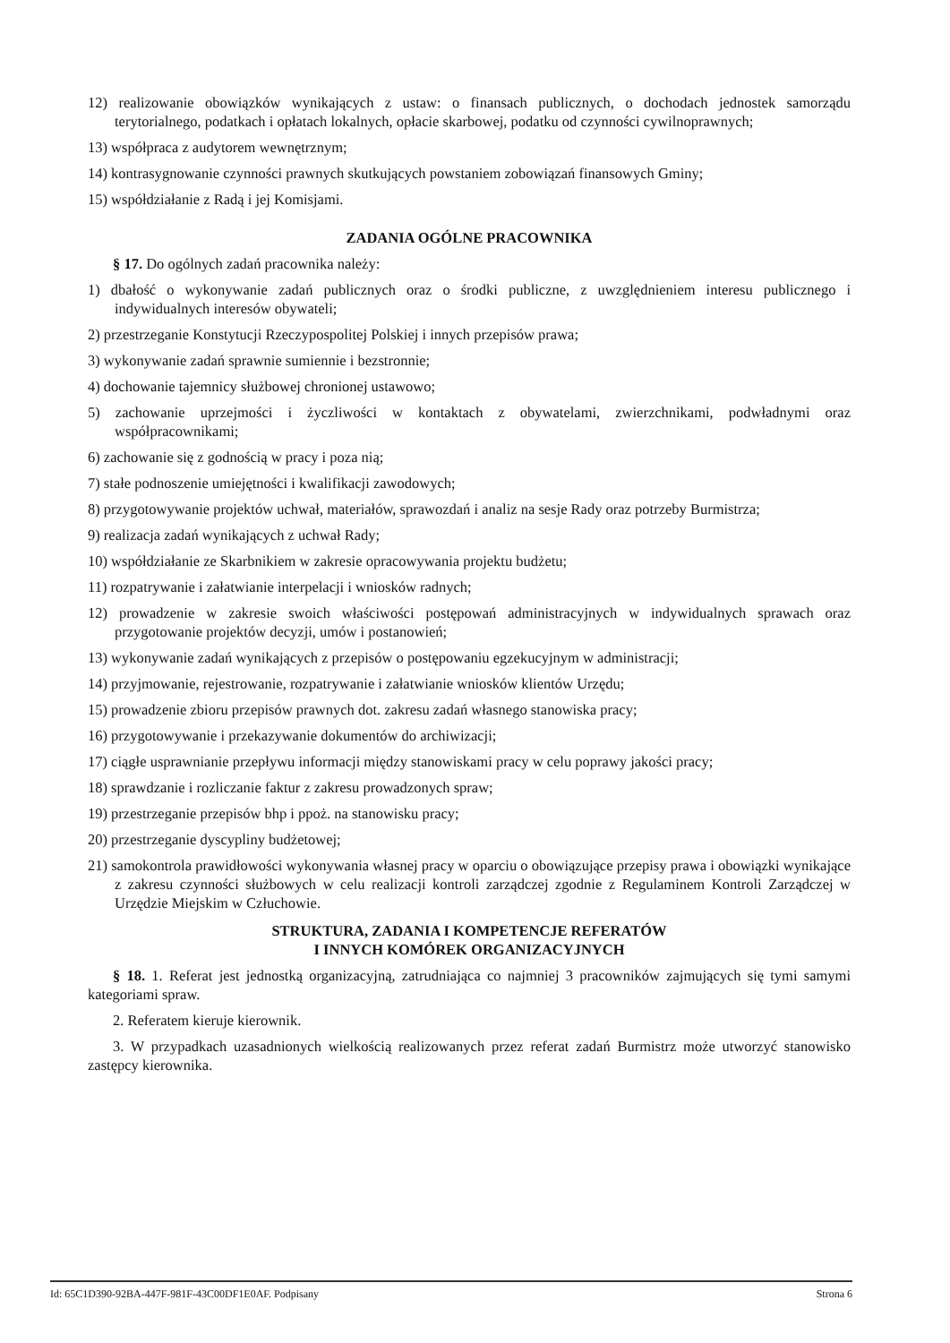12) realizowanie obowiązków wynikających z ustaw: o finansach publicznych, o dochodach jednostek samorządu terytorialnego, podatkach i opłatach lokalnych, opłacie skarbowej, podatku od czynności cywilnoprawnych;
13) współpraca z audytorem wewnętrznym;
14) kontrasygnowanie czynności prawnych skutkujących powstaniem zobowiązań finansowych Gminy;
15) współdziałanie z Radą i jej Komisjami.
ZADANIA OGÓLNE PRACOWNIKA
§ 17. Do ogólnych zadań pracownika należy:
1) dbałość o wykonywanie zadań publicznych oraz o środki publiczne, z uwzględnieniem interesu publicznego i indywidualnych interesów obywateli;
2) przestrzeganie Konstytucji Rzeczypospolitej Polskiej i innych przepisów prawa;
3) wykonywanie zadań sprawnie sumiennie i bezstronnie;
4) dochowanie tajemnicy służbowej chronionej ustawowo;
5) zachowanie uprzejmości i życzliwości w kontaktach z obywatelami, zwierzchnikami, podwładnymi oraz współpracownikami;
6) zachowanie się z godnością w pracy i poza nią;
7) stałe podnoszenie umiejętności i kwalifikacji zawodowych;
8) przygotowywanie projektów uchwał, materiałów, sprawozdań i analiz na sesje Rady oraz potrzeby Burmistrza;
9) realizacja zadań wynikających z uchwał Rady;
10) współdziałanie ze Skarbnikiem w zakresie opracowywania projektu budżetu;
11) rozpatrywanie i załatwianie interpelacji i wniosków radnych;
12) prowadzenie w zakresie swoich właściwości postępowań administracyjnych w indywidualnych sprawach oraz przygotowanie projektów decyzji, umów i postanowień;
13) wykonywanie zadań wynikających z przepisów o postępowaniu egzekucyjnym w administracji;
14) przyjmowanie, rejestrowanie, rozpatrywanie i załatwianie wniosków klientów Urzędu;
15) prowadzenie zbioru przepisów prawnych dot. zakresu zadań własnego stanowiska pracy;
16) przygotowywanie i przekazywanie dokumentów do archiwizacji;
17) ciągłe usprawnianie przepływu informacji między stanowiskami pracy w celu poprawy jakości pracy;
18) sprawdzanie i rozliczanie faktur z zakresu prowadzonych spraw;
19) przestrzeganie przepisów bhp i ppoż. na stanowisku pracy;
20) przestrzeganie dyscypliny budżetowej;
21) samokontrola prawidłowości wykonywania własnej pracy w oparciu o obowiązujące przepisy prawa i obowiązki wynikające z zakresu czynności służbowych w celu realizacji kontroli zarządczej zgodnie z Regulaminem Kontroli Zarządczej w Urzędzie Miejskim w Człuchowie.
STRUKTURA, ZADANIA I KOMPETENCJE REFERATÓW
I INNYCH KOMÓREK ORGANIZACYJNYCH
§ 18. 1. Referat jest jednostką organizacyjną, zatrudniająca co najmniej 3 pracowników zajmujących się tymi samymi kategoriami spraw.
2. Referatem kieruje kierownik.
3. W przypadkach uzasadnionych wielkością realizowanych przez referat zadań Burmistrz może utworzyć stanowisko zastępcy kierownika.
Id: 65C1D390-92BA-447F-981F-43C00DF1E0AF. Podpisany Strona 6